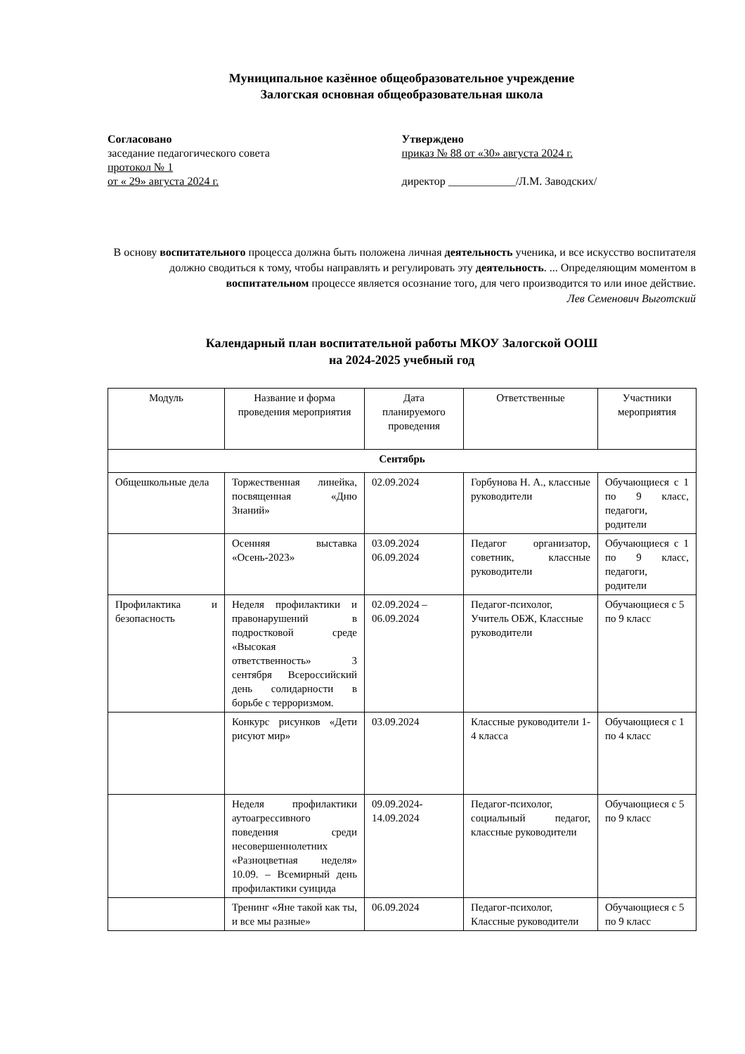Муниципальное казённое общеобразовательное учреждение
Залогская основная общеобразовательная школа
Согласовано
заседание педагогического совета
протокол № 1
от « 29» августа 2024 г.
Утверждено
приказ № 88 от «30» августа 2024 г.
директор ____________/Л.М. Заводских/
В основу воспитательного процесса должна быть положена личная деятельность ученика, и все искусство воспитателя должно сводиться к тому, чтобы направлять и регулировать эту деятельность. ... Определяющим моментом в воспитательном процессе является осознание того, для чего производится то или иное действие.
Лев Семенович Выготский
Календарный план воспитательной работы МКОУ Залогской ООШ
на 2024-2025 учебный год
| Модуль | Название и форма проведения мероприятия | Дата планируемого проведения | Ответственные | Участники мероприятия |
| --- | --- | --- | --- | --- |
| Сентябрь | | | | |
| Общешкольные дела | Торжественная линейка, посвященная «Дню Знаний» | 02.09.2024 | Горбунова Н. А., классные руководители | Обучающиеся с 1 по 9 класс, педагоги, родители |
| | Осенняя выставка «Осень-2023» | 03.09.2024 06.09.2024 | Педагог организатор, советник, классные руководители | Обучающиеся с 1 по 9 класс, педагоги, родители |
| Профилактика и безопасность | Неделя профилактики и правонарушений в подростковой среде «Высокая ответственность» 3 сентября Всероссийский день солидарности в борьбе с терроризмом. | 02.09.2024 – 06.09.2024 | Педагог-психолог, Учитель ОБЖ, Классные руководители | Обучающиеся с 5 по 9 класс |
| | Конкурс рисунков «Дети рисуют мир» | 03.09.2024 | Классные руководители 1-4 класса | Обучающиеся с 1 по 4 класс |
| | Неделя профилактики аутоагрессивного поведения среди несовершеннолетних «Разноцветная неделя» 10.09. – Всемирный день профилактики суицида | 09.09.2024-14.09.2024 | Педагог-психолог, социальный педагог, классные руководители | Обучающиеся с 5 по 9 класс |
| | Тренинг «Яне такой как ты, и все мы разные» | 06.09.2024 | Педагог-психолог, Классные руководители | Обучающиеся с 5 по 9 класс |